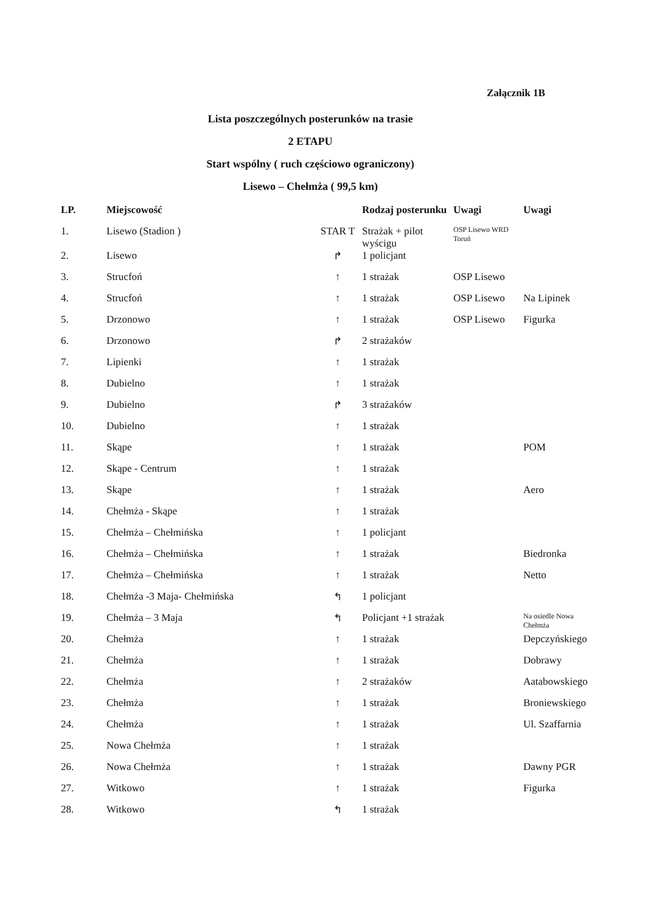Załącznik 1B
Lista poszczególnych posterunków na trasie
2 ETAPU
Start wspólny ( ruch częściowo ograniczony)
Lisewo – Chełmża ( 99,5 km)
| LP. | Miejscowość | | Rodzaj posterunku | Uwagi | Uwagi |
| --- | --- | --- | --- | --- | --- |
| 1. | Lisewo (Stadion ) | STAR T | Strażak + pilot wyścigu | OSP Lisewo WRD Toruń | |
| 2. | Lisewo | ↱ | 1 policjant | | |
| 3. | Strucfoń | ↑ | 1 strażak | OSP Lisewo | |
| 4. | Strucfoń | ↑ | 1 strażak | OSP Lisewo | Na Lipinek |
| 5. | Drzonowo | ↑ | 1 strażak | OSP Lisewo | Figurka |
| 6. | Drzonowo | ↱ | 2 strażaków | | |
| 7. | Lipienki | ↑ | 1 strażak | | |
| 8. | Dubielno | ↑ | 1 strażak | | |
| 9. | Dubielno | ↱ | 3 strażaków | | |
| 10. | Dubielno | ↑ | 1 strażak | | |
| 11. | Skąpe | ↑ | 1 strażak | | POM |
| 12. | Skąpe - Centrum | ↑ | 1 strażak | | |
| 13. | Skąpe | ↑ | 1 strażak | | Aero |
| 14. | Chełmża - Skąpe | ↑ | 1 strażak | | |
| 15. | Chełmża – Chełmińska | ↑ | 1 policjant | | |
| 16. | Chełmża – Chełmińska | ↑ | 1 strażak | | Biedronka |
| 17. | Chełmża – Chełmińska | ↑ | 1 strażak | | Netto |
| 18. | Chełmża -3 Maja- Chełmińska | ↰ | 1 policjant | | |
| 19. | Chełmża – 3 Maja | ↰ | Policjant +1 strażak | | Na osiedle Nowa Chełmża |
| 20. | Chełmża | ↑ | 1 strażak | | Depczyńskiego |
| 21. | Chełmża | ↑ | 1 strażak | | Dobrawy |
| 22. | Chełmża | ↑ | 2 strażaków | | Aatabowskiego |
| 23. | Chełmża | ↑ | 1 strażak | | Broniewskiego |
| 24. | Chełmża | ↑ | 1 strażak | | Ul. Szaffarnia |
| 25. | Nowa Chełmża | ↑ | 1 strażak | | |
| 26. | Nowa Chełmża | ↑ | 1 strażak | | Dawny PGR |
| 27. | Witkowo | ↑ | 1 strażak | | Figurka |
| 28. | Witkowo | ↰ | 1 strażak | | |